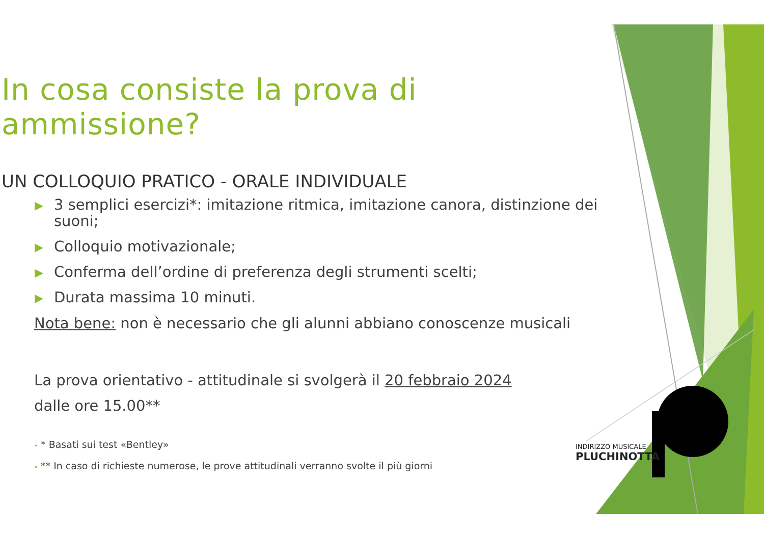In cosa consiste la prova di ammissione?
UN COLLOQUIO PRATICO - ORALE INDIVIDUALE
▶ 3 semplici esercizi*: imitazione ritmica, imitazione canora, distinzione dei suoni;
▶ Colloquio motivazionale;
▶ Conferma dell’ordine di preferenza degli strumenti scelti;
▶ Durata massima 10 minuti.
Nota bene: non è necessario che gli alunni abbiano conoscenze musicali
La prova orientativo - attitudinale si svolgerà il 20 febbraio 2024
dalle ore 15.00**
• * Basati sui test «Bentley»
• ** In caso di richieste numerose, le prove attitudinali verranno svolte il più giorni
INDIRIZZO MUSICALE
PLUCHINOTTA